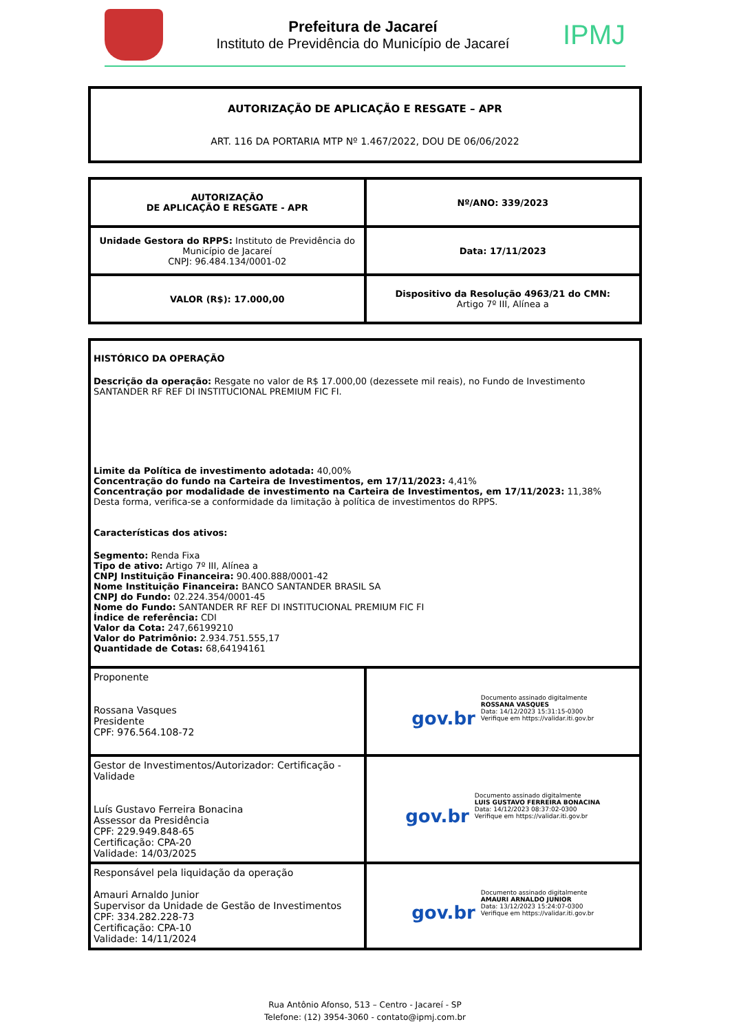Prefeitura de Jacareí
Instituto de Previdência do Município de Jacareí
IPMJ
AUTORIZAÇÃO DE APLICAÇÃO E RESGATE – APR
ART. 116 DA PORTARIA MTP Nº 1.467/2022, DOU DE 06/06/2022
| AUTORIZAÇÃO DE APLICAÇÃO E RESGATE - APR | Nº/ANO: 339/2023 |
| Unidade Gestora do RPPS: Instituto de Previdência do Município de Jacareí CNPJ: 96.484.134/0001-02 | Data: 17/11/2023 |
| VALOR (R$): 17.000,00 | Dispositivo da Resolução 4963/21 do CMN: Artigo 7º III, Alínea a |
| HISTÓRICO DA OPERAÇÃO Descrição da operação: Resgate no valor de R$ 17.000,00 (dezessete mil reais), no Fundo de Investimento SANTANDER RF REF DI INSTITUCIONAL PREMIUM FIC FI. Limite da Política de investimento adotada: 40,00% Concentração do fundo na Carteira de Investimentos, em 17/11/2023: 4,41% Concentração por modalidade de investimento na Carteira de Investimentos, em 17/11/2023: 11,38% Desta forma, verifica-se a conformidade da limitação à política de investimentos do RPPS. Características dos ativos: Segmento: Renda Fixa Tipo de ativo: Artigo 7º III, Alínea a CNPJ Instituição Financeira: 90.400.888/0001-42 Nome Instituição Financeira: BANCO SANTANDER BRASIL SA CNPJ do Fundo: 02.224.354/0001-45 Nome do Fundo: SANTANDER RF REF DI INSTITUCIONAL PREMIUM FIC FI Índice de referência: CDI Valor da Cota: 247,66199210 Valor do Patrimônio: 2.934.751.555,17 Quantidade de Cotas: 68,64194161 | |
| Proponente Rossana Vasques Presidente CPF: 976.564.108-72 | gov.br Documento assinado digitalmente ROSSANA VASQUES Data: 14/12/2023 15:31:15-0300 Verifique em https://validar.iti.gov.br |
| Gestor de Investimentos/Autorizador: Certificação - Validade Luís Gustavo Ferreira Bonacina Assessor da Presidência CPF: 229.949.848-65 Certificação: CPA-20 Validade: 14/03/2025 | gov.br Documento assinado digitalmente LUIS GUSTAVO FERREIRA BONACINA Data: 14/12/2023 08:37:02-0300 Verifique em https://validar.iti.gov.br |
| Responsável pela liquidação da operação Amauri Arnaldo Junior Supervisor da Unidade de Gestão de Investimentos CPF: 334.282.228-73 Certificação: CPA-10 Validade: 14/11/2024 | gov.br Documento assinado digitalmente AMAURI ARNALDO JUNIOR Data: 13/12/2023 15:24:07-0300 Verifique em https://validar.iti.gov.br |
Rua Antônio Afonso, 513 – Centro - Jacareí - SP
Telefone: (12) 3954-3060 - contato@ipmj.com.br